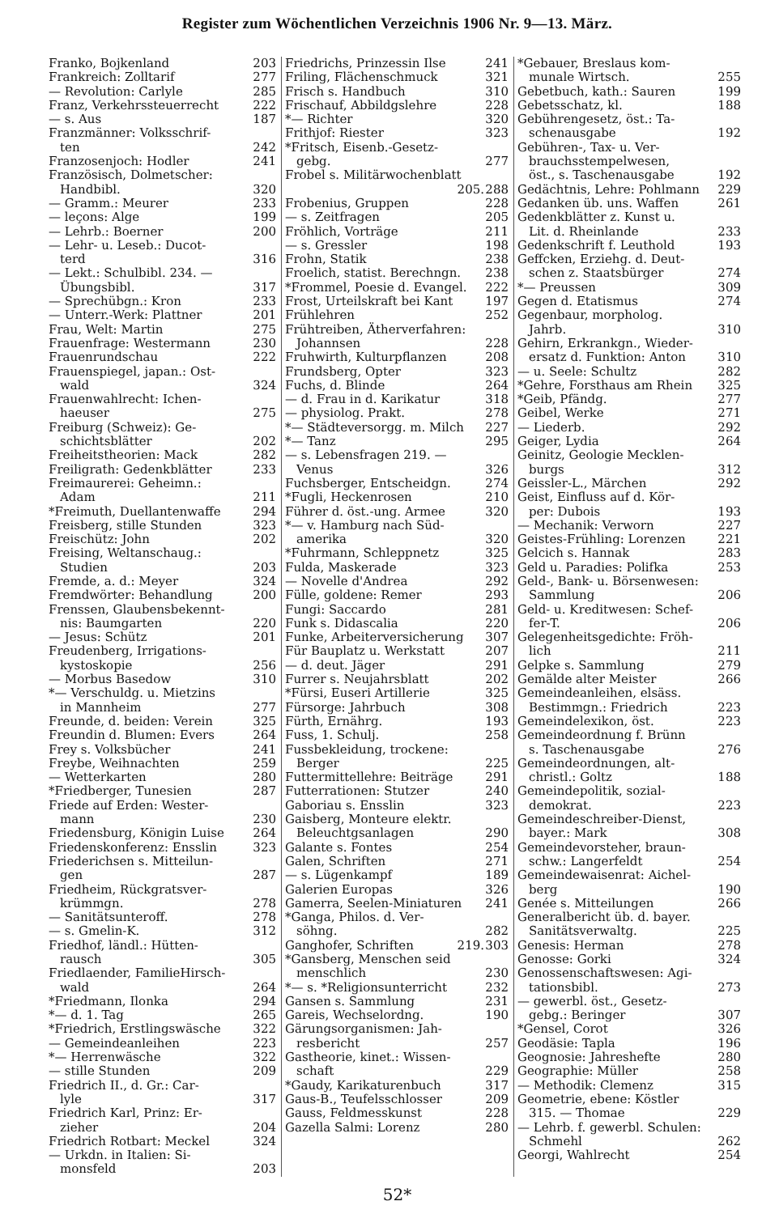Register zum Wöchentlichen Verzeichnis 1906 Nr. 9—13. März.
Franko, Bojkenland 203
Frankreich: Zolltarif 277
— Revolution: Carlyle 285
Franz, Verkehrssteuerrecht 222
— s. Aus 187
Franzmänner: Volksschrif-
ten 242
Franzosenjoch: Hodler 241
Französisch, Dolmetscher:
Handbibl. 320
— Gramm.: Meurer 233
— leçons: Alge 199
— Lehrb.: Boerner 200
— Lehr- u. Leseb.: Ducot-
terd 316
— Lekt.: Schulbibl. 234. —
Übungsbibl. 317
— Sprechübgn.: Kron 233
— Unterr.-Werk: Plattner 201
Frau, Welt: Martin 275
Frauenfrage: Westermann 230
Frauenrundschau 222
Frauenspiegel, japan.: Ost-
wald 324
Frauenwahlrecht: Ichen-
haeuser 275
Freiburg (Schweiz): Ge-
schichtsblätter 202
Freiheitstheorien: Mack 282
Freiligrath: Gedenkblätter 233
Freimaurerei: Geheimn.:
Adam 211
*Freimuth, Duellantenwaffe 294
Freisberg, stille Stunden 323
Freischütz: John 202
Freising, Weltanschaug.:
Studien 203
Fremde, a. d.: Meyer 324
Fremdwörter: Behandlung 200
Frenssen, Glaubensbekennt-
nis: Baumgarten 220
— Jesus: Schütz 201
Freudenberg, Irrigations-
kystoskopie 256
— Morbus Basedow 310
*— Verschuldg. u. Mietzins
in Mannheim 277
Freunde, d. beiden: Verein 325
Freundin d. Blumen: Evers 264
Frey s. Volksbücher 241
Freybe, Weihnachten 259
— Wetterkarten 280
*Friedberger, Tunesien 287
Friede auf Erden: Wester-
mann 230
Friedensburg, Königin Luise 264
Friedenskonferenz: Ensslin 323
Friederichsen s. Mitteilun-
gen 287
Friedheim, Rückgratsver-
krümmgn. 278
— Sanitätsunteroff. 278
— s. Gmelin-K. 312
Friedhof, ländl.: Hütten-
rausch 305
Friedlaender, FamilieHirsch-
wald 264
*Friedmann, Ilonka 294
*— d. 1. Tag 265
*Friedrich, Erstlingswäsche 322
— Gemeindeanleihen 223
*— Herrenwäsche 322
— stille Stunden 209
Friedrich II., d. Gr.: Car-
lyle 317
Friedrich Karl, Prinz: Er-
zieher 204
Friedrich Rotbart: Meckel 324
— Urkdn. in Italien: Si-
monsfeld 203
Friedrichs, Prinzessin Ilse 241
Friling, Flächenschmuck 321
Frisch s. Handbuch 310
Frischauf, Abbildgslehre 228
*— Richter 320
Frithjof: Riester 323
*Fritsch, Eisenb.-Gesetz-
gebg. 277
Frobel s. Militärwochenblatt
205. 288
Frobenius, Gruppen 228
— s. Zeitfragen 205
Fröhlich, Vorträge 211
— s. Gressler 198
Frohn, Statik 238
Froelich, statist. Berechngn. 238
*Frommel, Poesie d. Evangel. 222
Frost, Urteilskraft bei Kant 197
Frühlehren 252
Frühtreiben, Ätherverfahren:
Johannsen 228
Fruhwirth, Kulturpflanzen 208
Frundsberg, Opter 323
Fuchs, d. Blinde 264
— d. Frau in d. Karikatur 318
— physiolog. Prakt. 278
*— Städteversorgg. m. Milch 227
*— Tanz 295
— s. Lebensfragen 219. —
Venus 326
Fuchsberger, Entscheidgn. 274
*Fugli, Heckenrosen 210
Führer d. öst.-ung. Armee 320
*— v. Hamburg nach Süd-
amerika 320
*Fuhrmann, Schleppnetz 325
Fulda, Maskerade 323
— Novelle d'Andrea 292
Fülle, goldene: Remer 293
Fungi: Saccardo 281
Funk s. Didascalia 220
Funke, Arbeiterversicherung 307
Für Bauplatz u. Werkstatt 207
— d. deut. Jäger 291
Furrer s. Neujahrsblatt 202
*Fürsi, Euseri Artillerie 325
Fürsorge: Jahrbuch 308
Fürth, Ernährg. 193
Fuss, 1. Schulj. 258
Fussbekleidung, trockene:
Berger 225
Futtermittellehre: Beiträge 291
Futterrationen: Stutzer 240
Gaboriau s. Ensslin 323
Gaisberg, Monteure elektr.
Beleuchtgsanlagen 290
Galante s. Fontes 254
Galen, Schriften 271
— s. Lügenkampf 189
Galerien Europas 326
Gamerra, Seelen-Miniaturen 241
*Ganga, Philos. d. Ver-
söhng. 282
Ganghofer, Schriften 219. 303
*Gansberg, Menschen seid
menschlich 230
*— s. *Religionsunterricht 232
Gansen s. Sammlung 231
Gareis, Wechselordng. 190
Gärungsorganismen: Jah-
resbericht 257
Gastheorie, kinet.: Wissen-
schaft 229
*Gaudy, Karikaturenbuch 317
Gaus-B., Teufelsschlosser 209
Gauss, Feldmesskunst 228
Gazella Salmi: Lorenz 280
*Gebauer, Breslaus kom-
munale Wirtsch. 255
Gebetbuch, kath.: Sauren 199
Gebetsschatz, kl. 188
Gebührengesetz, öst.: Ta-
schenausgabe 192
Gebühren-, Tax- u. Ver-
brauchsstempelwesen,
öst., s. Taschenausgabe 192
Gedächtnis, Lehre: Pohlmann 229
Gedanken üb. uns. Waffen 261
Gedenkblätter z. Kunst u.
Lit. d. Rheinlande 233
Gedenkschrift f. Leuthold 193
Geffcken, Erziehg. d. Deut-
schen z. Staatsbürger 274
*— Preussen 309
Gegen d. Etatismus 274
Gegenbaur, morpholog.
Jahrb. 310
Gehirn, Erkrankgn., Wieder-
ersatz d. Funktion: Anton 310
— u. Seele: Schultz 282
*Gehre, Forsthaus am Rhein 325
*Geib, Pfändg. 277
Geibel, Werke 271
— Liederb. 292
Geiger, Lydia 264
Geinitz, Geologie Mecklen-
burgs 312
Geissler-L., Märchen 292
Geist, Einfluss auf d. Kör-
per: Dubois 193
— Mechanik: Verworn 227
Geistes-Frühling: Lorenzen 221
Gelcich s. Hannak 283
Geld u. Paradies: Polifka 253
Geld-, Bank- u. Börsenwesen:
Sammlung 206
Geld- u. Kreditwesen: Schef-
fer-T. 206
Gelegenheitsgedichte: Fröh-
lich 211
Gelpke s. Sammlung 279
Gemälde alter Meister 266
Gemeindeanleihen, elsäss.
Bestimmgn.: Friedrich 223
Gemeindelexikon, öst. 223
Gemeindeordnung f. Brünn
s. Taschenausgabe 276
Gemeindeordnungen, alt-
christl.: Goltz 188
Gemeindepolitik, sozial-
demokrat. 223
Gemeindeschreiber-Dienst,
bayer.: Mark 308
Gemeindevorsteher, braun-
schw.: Langerfeldt 254
Gemeindewaisenrat: Aichel-
berg 190
Genée s. Mitteilungen 266
Generalbericht üb. d. bayer.
Sanitätsverwaltg. 225
Genesis: Herman 278
Genosse: Gorki 324
Genossenschaftswesen: Agi-
tationsbibl. 273
— gewerbl. öst., Gesetz-
gebg.: Beringer 307
*Gensel, Corot 326
Geodäsie: Tapla 196
Geognosie: Jahreshefte 280
Geographie: Müller 258
— Methodik: Clemenz 315
Geometrie, ebene: Köstler
315. — Thomae 229
— Lehrb. f. gewerbl. Schulen:
Schmehl 262
Georgi, Wahlrecht 254
52*